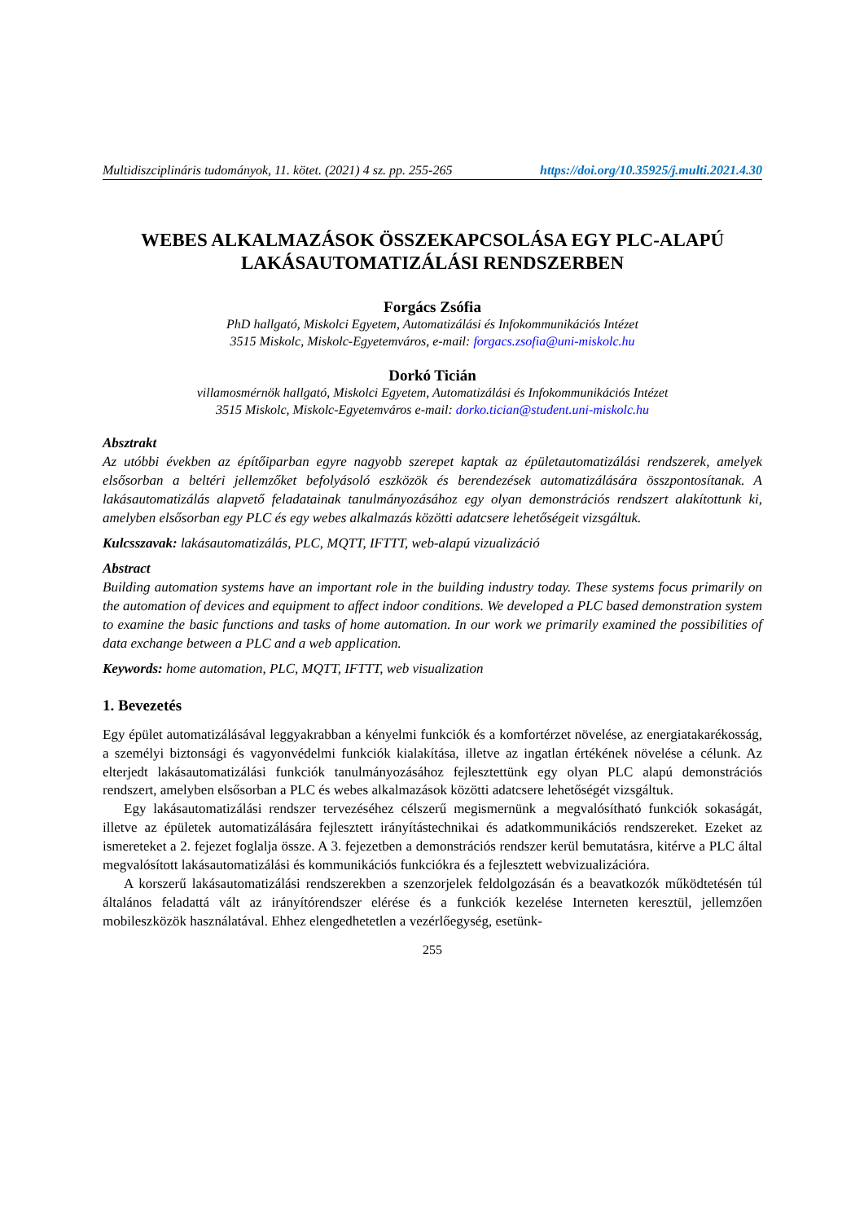Multidiszciplináris tudományok, 11. kötet. (2021) 4 sz. pp. 255-265 https://doi.org/10.35925/j.multi.2021.4.30
WEBES ALKALMAZÁSOK ÖSSZEKAPCSOLÁSA EGY PLC-ALAPÚ LAKÁSAUTOMATIZÁLÁSI RENDSZERBEN
Forgács Zsófia
PhD hallgató, Miskolci Egyetem, Automatizálási és Infokommunikációs Intézet
3515 Miskolc, Miskolc-Egyetemváros, e-mail: forgacs.zsofia@uni-miskolc.hu
Dorkó Ticián
villamosmérnök hallgató, Miskolci Egyetem, Automatizálási és Infokommunikációs Intézet
3515 Miskolc, Miskolc-Egyetemváros e-mail: dorko.tician@student.uni-miskolc.hu
Absztrakt
Az utóbbi években az építőiparban egyre nagyobb szerepet kaptak az épületautomatizálási rendszerek, amelyek elsősorban a beltéri jellemzőket befolyásoló eszközök és berendezések automatizálására összpontosítanak. A lakásautomatizálás alapvető feladatainak tanulmányozásához egy olyan demonstrációs rendszert alakítottunk ki, amelyben elsősorban egy PLC és egy webes alkalmazás közötti adatcsere lehetőségeit vizsgáltuk.
Kulcsszavak: lakásautomatizálás, PLC, MQTT, IFTTT, web-alapú vizualizáció
Abstract
Building automation systems have an important role in the building industry today. These systems focus primarily on the automation of devices and equipment to affect indoor conditions. We developed a PLC based demonstration system to examine the basic functions and tasks of home automation. In our work we primarily examined the possibilities of data exchange between a PLC and a web application.
Keywords: home automation, PLC, MQTT, IFTTT, web visualization
1. Bevezetés
Egy épület automatizálásával leggyakrabban a kényelmi funkciók és a komfortérzet növelése, az energiatakarékosság, a személyi biztonsági és vagyonvédelmi funkciók kialakítása, illetve az ingatlan értékének növelése a célunk. Az elterjedt lakásautomatizálási funkciók tanulmányozásához fejlesztettünk egy olyan PLC alapú demonstrációs rendszert, amelyben elsősorban a PLC és webes alkalmazások közötti adatcsere lehetőségét vizsgáltuk.
Egy lakásautomatizálási rendszer tervezéséhez célszerű megismernünk a megvalósítható funkciók sokaságát, illetve az épületek automatizálására fejlesztett irányítástechnikai és adatkommunikációs rendszereket. Ezeket az ismereteket a 2. fejezet foglalja össze. A 3. fejezetben a demonstrációs rendszer kerül bemutatásra, kitérve a PLC által megvalósított lakásautomatizálási és kommunikációs funkciókra és a fejlesztett webvizualizációra.
A korszerű lakásautomatizálási rendszerekben a szenzorjelek feldolgozásán és a beavatkozók működtetésén túl általános feladattá vált az irányítórendszer elérése és a funkciók kezelése Interneten keresztül, jellemzően mobileszközök használatával. Ehhez elengedhetetlen a vezérlőegység, esetünk-
255